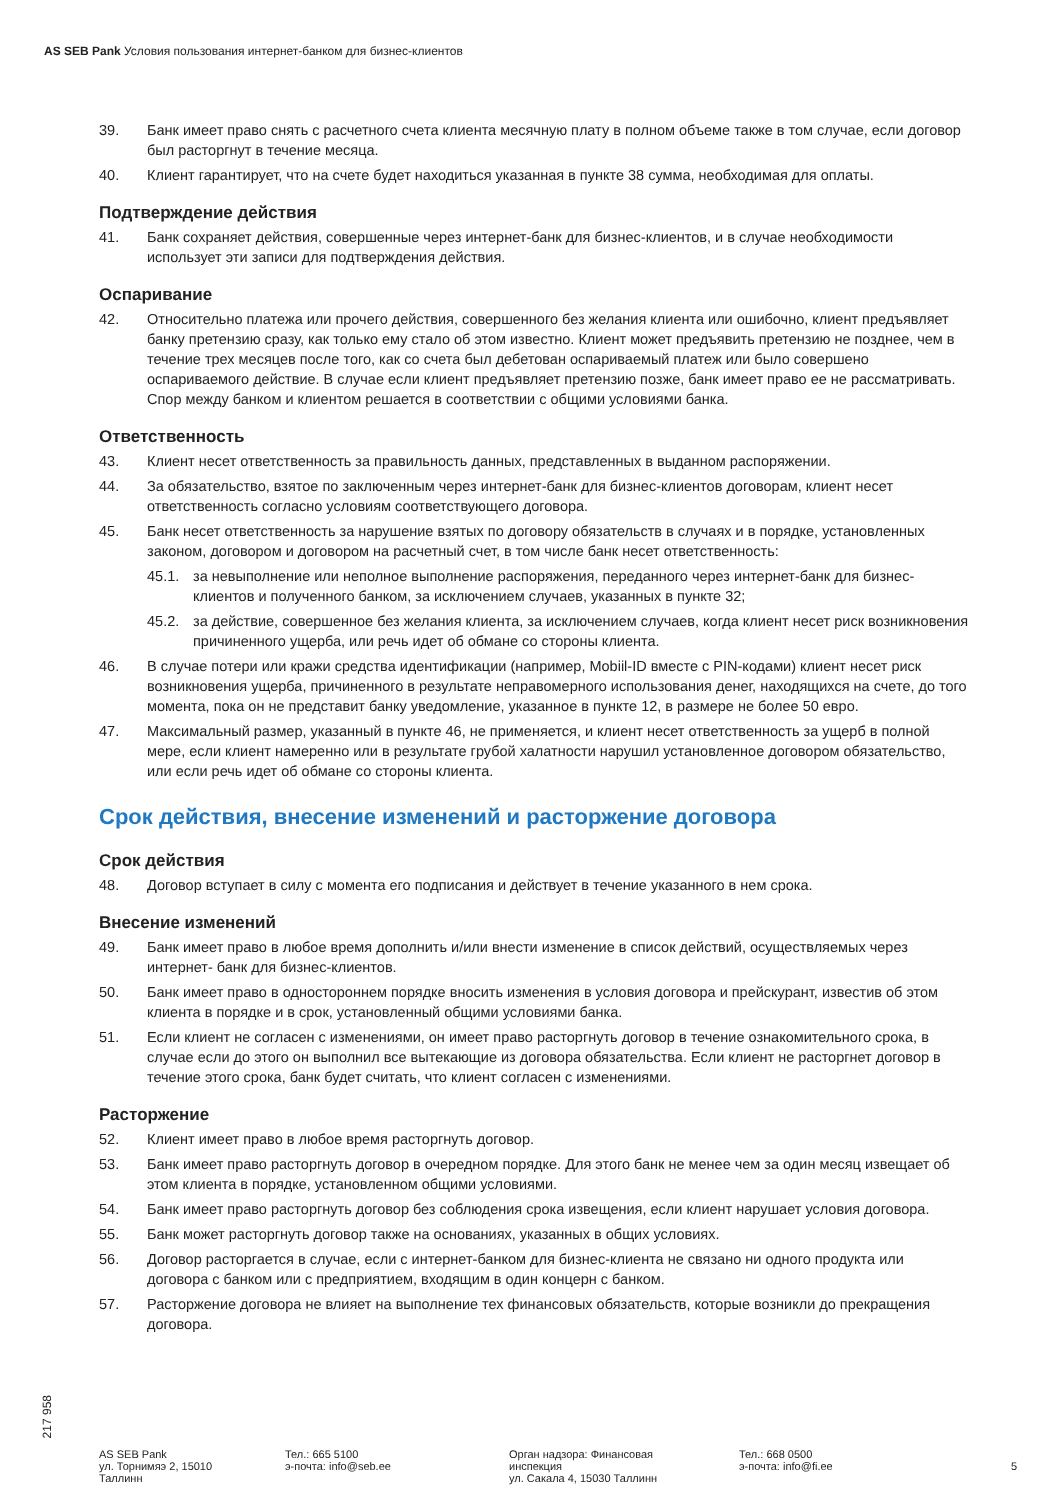AS SEB Pank Условия пользования интернет-банком для бизнес-клиентов
39. Банк имеет право снять с расчетного счета клиента месячную плату в полном объеме также в том случае, если договор был расторгнут в течение месяца.
40. Клиент гарантирует, что на счете будет находиться указанная в пункте 38 сумма, необходимая для оплаты.
Подтверждение действия
41. Банк сохраняет действия, совершенные через интернет-банк для бизнес-клиентов, и в случае необходимости использует эти записи для подтверждения действия.
Оспаривание
42. Относительно платежа или прочего действия, совершенного без желания клиента или ошибочно, клиент предъявляет банку претензию сразу, как только ему стало об этом известно. Клиент может предъявить претензию не позднее, чем в течение трех месяцев после того, как со счета был дебетован оспариваемый платеж или было совершено оспариваемого действие. В случае если клиент предъявляет претензию позже, банк имеет право ее не рассматривать. Спор между банком и клиентом решается в соответствии с общими условиями банка.
Ответственность
43. Клиент несет ответственность за правильность данных, представленных в выданном распоряжении.
44. За обязательство, взятое по заключенным через интернет-банк для бизнес-клиентов договорам, клиент несет ответственность согласно условиям соответствующего договора.
45. Банк несет ответственность за нарушение взятых по договору обязательств в случаях и в порядке, установленных законом, договором и договором на расчетный счет, в том числе банк несет ответственность:
45.1. за невыполнение или неполное выполнение распоряжения, переданного через интернет-банк для бизнес-клиентов и полученного банком, за исключением случаев, указанных в пункте 32;
45.2. за действие, совершенное без желания клиента, за исключением случаев, когда клиент несет риск возникновения причиненного ущерба, или речь идет об обмане со стороны клиента.
46. В случае потери или кражи средства идентификации (например, Mobiil-ID вместе с PIN-кодами) клиент несет риск возникновения ущерба, причиненного в результате неправомерного использования денег, находящихся на счете, до того момента, пока он не представит банку уведомление, указанное в пункте 12, в размере не более 50 евро.
47. Максимальный размер, указанный в пункте 46, не применяется, и клиент несет ответственность за ущерб в полной мере, если клиент намеренно или в результате грубой халатности нарушил установленное договором обязательство, или если речь идет об обмане со стороны клиента.
Срок действия, внесение изменений и расторжение договора
Срок действия
48. Договор вступает в силу с момента его подписания и действует в течение указанного в нем срока.
Внесение изменений
49. Банк имеет право в любое время дополнить и/или внести изменение в список действий, осуществляемых через интернет- банк для бизнес-клиентов.
50. Банк имеет право в одностороннем порядке вносить изменения в условия договора и прейскурант, известив об этом клиента в порядке и в срок, установленный общими условиями банка.
51. Если клиент не согласен с изменениями, он имеет право расторгнуть договор в течение ознакомительного срока, в случае если до этого он выполнил все вытекающие из договора обязательства. Если клиент не расторгнет договор в течение этого срока, банк будет считать, что клиент согласен с изменениями.
Расторжение
52. Клиент имеет право в любое время расторгнуть договор.
53. Банк имеет право расторгнуть договор в очередном порядке. Для этого банк не менее чем за один месяц извещает об этом клиента в порядке, установленном общими условиями.
54. Банк имеет право расторгнуть договор без соблюдения срока извещения, если клиент нарушает условия договора.
55. Банк может расторгнуть договор также на основаниях, указанных в общих условиях.
56. Договор расторгается в случае, если с интернет-банком для бизнес-клиента не связано ни одного продукта или договора с банком или с предприятием, входящим в один концерн с банком.
57. Расторжение договора не влияет на выполнение тех финансовых обязательств, которые возникли до прекращения договора.
217 958
AS SEB Pank
ул. Торнимяэ 2, 15010
Таллинн
Тел.: 665 5100
э-почта: info@seb.ee
Орган надзора: Финансовая
инспекция
ул. Сакала 4, 15030 Таллинн
Тел.: 668 0500
э-почта: info@fi.ee
5